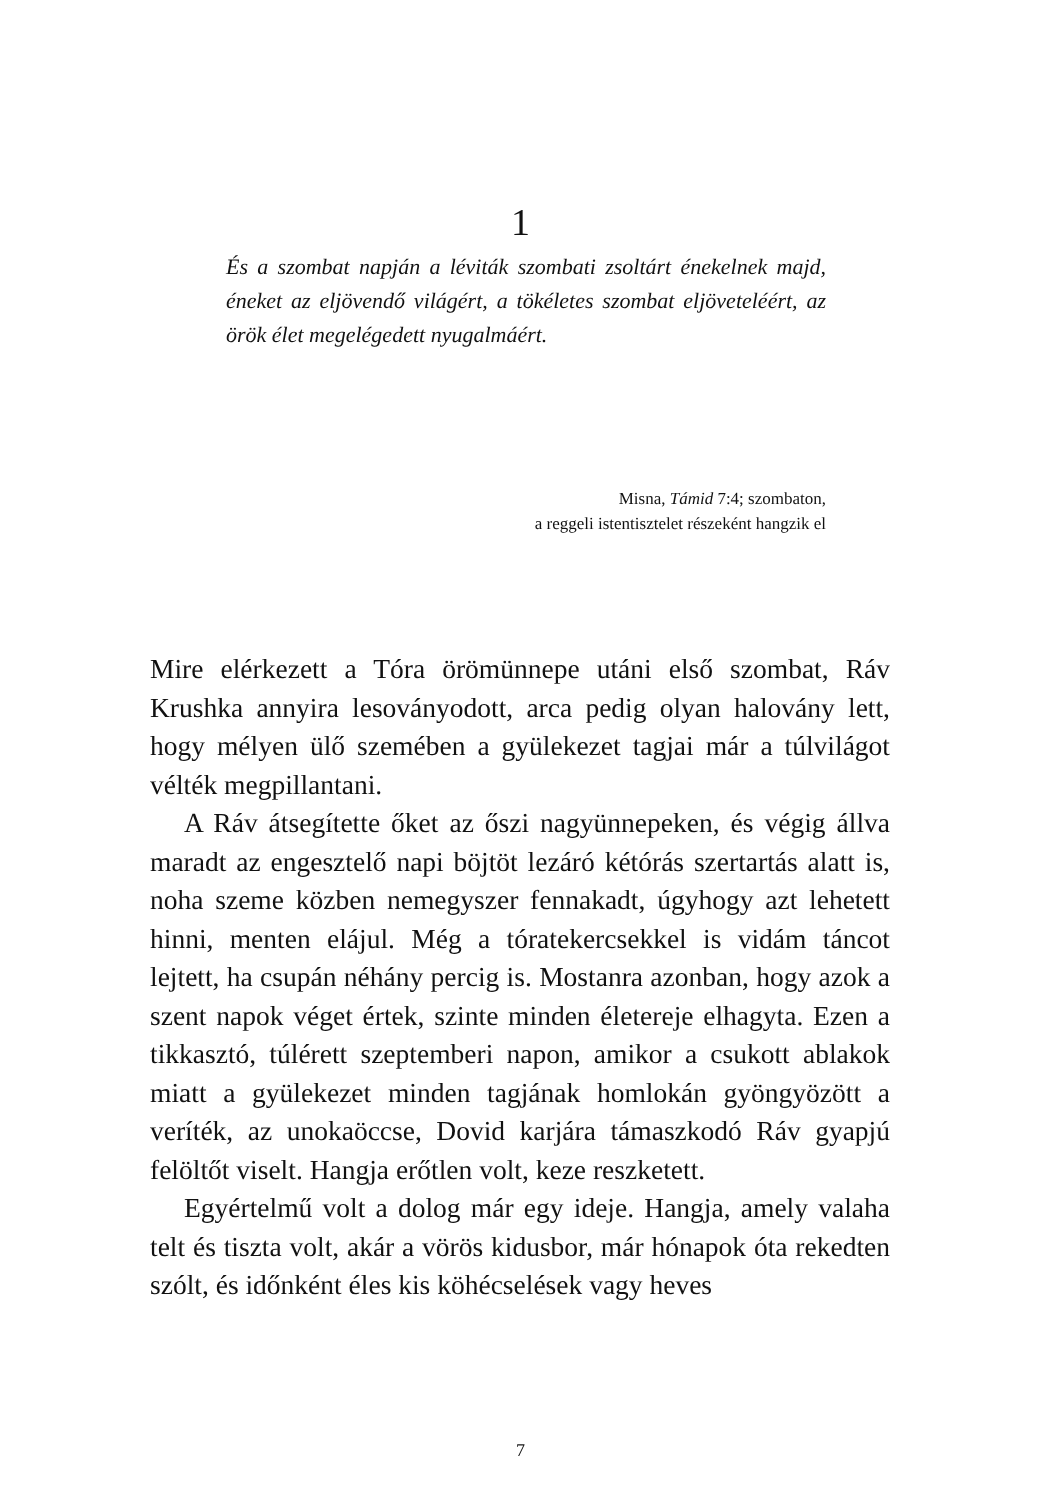1
És a szombat napján a léviták szombati zsoltárt énekelnek majd, éneket az eljövendő világért, a tökéletes szombat eljöveteléért, az örök élet megelégedett nyugalmáért.
Misna, Támid 7:4; szombaton,
a reggeli istentisztelet részeként hangzik el
Mire elérkezett a Tóra örömünnepe utáni első szombat, Ráv Krushka annyira lesoványodott, arca pedig olyan halovány lett, hogy mélyen ülő szemében a gyülekezet tagjai már a túlvilágot vélték megpillantani.
A Ráv átsegítette őket az őszi nagyünnepeken, és végig állva maradt az engesztelő napi böjtöt lezáró kétórás szertartás alatt is, noha szeme közben nemegyszer fennakadt, úgyhogy azt lehetett hinni, menten elájul. Még a tóratekercsekkel is vidám táncot lejtett, ha csupán néhány percig is. Mostanra azonban, hogy azok a szent napok véget értek, szinte minden életereje elhagyta. Ezen a tikkasztó, túlérett szeptemberi napon, amikor a csukott ablakok miatt a gyülekezet minden tagjának homlokán gyöngyözött a veríték, az unokaöccse, Dovid karjára támaszkodó Ráv gyapjú felöltőt viselt. Hangja erőtlen volt, keze reszketett.
Egyértelmű volt a dolog már egy ideje. Hangja, amely valaha telt és tiszta volt, akár a vörös kidusbor, már hónapok óta rekedten szólt, és időnként éles kis köhécselések vagy heves
7